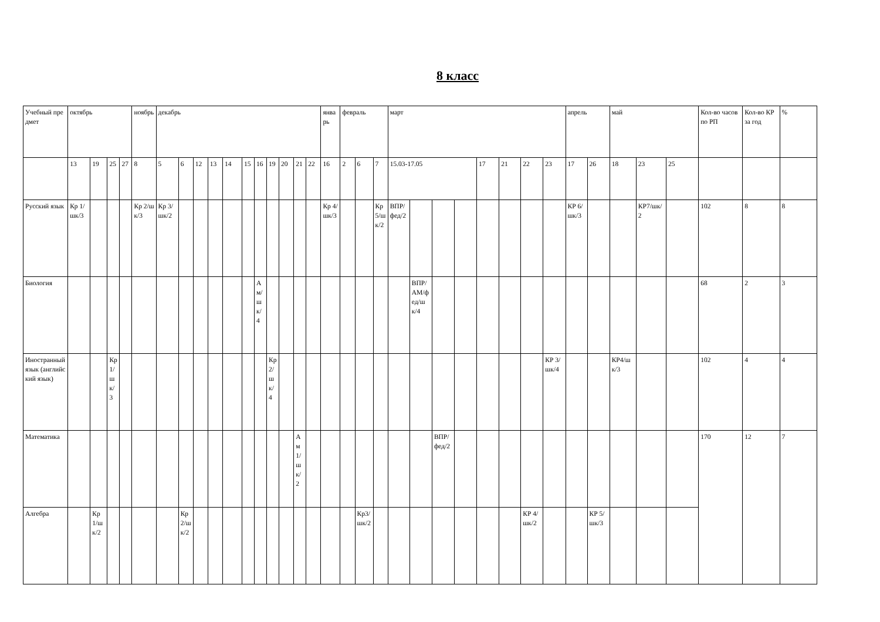8 класс
| Учебный предмет | октябрь | | | | ноябрь | декабрь | | | | | | | | | | | январь | февраль | | | март | | | | | | | | апрель | | май | | | Кол-во часов по РП | Кол-во КР за год | % |
| --- | --- | --- | --- | --- | --- | --- | --- | --- | --- | --- | --- | --- | --- | --- | --- | --- | --- | --- | --- | --- | --- | --- | --- | --- | --- | --- | --- | --- | --- | --- | --- | --- | --- | --- | --- | --- |
| | 13 | 19 | 25 | 27 | 8 | 5 | 6 | 12 | 13 | 14 | 15 | 16 | 19 | 20 | 21 | 22 | 16 | 2 | 6 | 7 | 15.03-17.05 | | | | 17 | 21 | 22 | 23 | 17 | 26 | 18 | 23 | 25 | | | |
| Русский язык | Кр 1/шк/3 | | | | Кр 2/шк/3 | Кр 3/шк/2 | | | | | | | | | | | Кр 4/шк/3 | | | Кр 5/шк/2 | ВПР/фед/2 | | | | | | | | КР 6/шк/3 | | | КР7/шк/2 | | 102 | 8 | 8 |
| Биология | | | | | | | | | | | | Ам/шк/4 | | | | | | | | | | ВПР/АМ/фед/шк/4 | | | | | | | | | | | | 68 | 2 | 3 |
| Иностранный язык (английский язык) | | | Кр1/шк/3 | | | | | | | | | | Кр2/шк/4 | | | | | | | | | | | | | | | КР 3/шк/4 | | | КР4/шк/3 | | | 102 | 4 | 4 |
| Математика | | | | | | | | | | | | | | | Ам1/шк/2 | | | | | | | | ВПР/фед/2 | | | | | | | | | | | 170 | 12 | 7 |
| Алгебра | | Кр1/шк/2 | | | | | Кр2/шк/2 | | | | | | | | | | | | Кр3/шк/2 | | | | | | | | КР 4/шк/2 | | | КР 5/шк/3 | | | | | | |